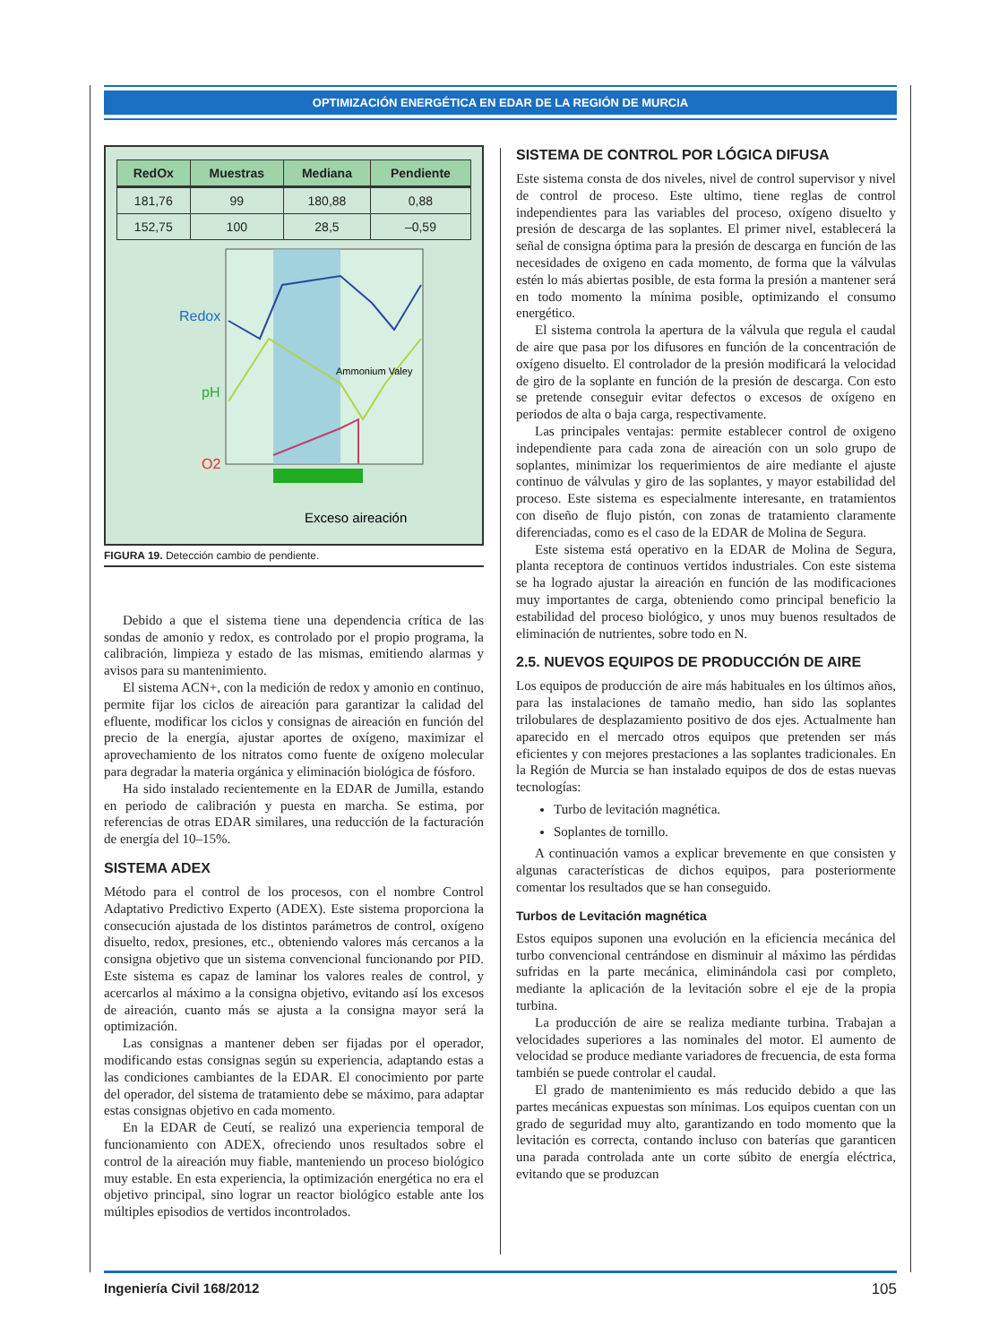OPTIMIZACIÓN ENERGÉTICA EN EDAR DE LA REGIÓN DE MURCIA
| RedOx | Muestras | Mediana | Pendiente |
| --- | --- | --- | --- |
| 181,76 | 99 | 180,88 | 0,88 |
| 152,75 | 100 | 28,5 | –0,59 |
Redox
pH
O2
Ammonium Valey
Exceso aireación
FIGURA 19. Detección cambio de pendiente.
Debido a que el sistema tiene una dependencia crítica de las sondas de amonio y redox, es controlado por el propio programa, la calibración, limpieza y estado de las mismas, emitiendo alarmas y avisos para su mantenimiento.
El sistema ACN+, con la medición de redox y amonio en continuo, permite fijar los ciclos de aireación para garantizar la calidad del efluente, modificar los ciclos y consignas de aireación en función del precio de la energía, ajustar aportes de oxígeno, maximizar el aprovechamiento de los nitratos como fuente de oxígeno molecular para degradar la materia orgánica y eliminación biológica de fósforo.
Ha sido instalado recientemente en la EDAR de Jumilla, estando en periodo de calibración y puesta en marcha. Se estima, por referencias de otras EDAR similares, una reducción de la facturación de energía del 10–15%.
SISTEMA ADEX
Método para el control de los procesos, con el nombre Control Adaptativo Predictivo Experto (ADEX). Este sistema proporciona la consecución ajustada de los distintos parámetros de control, oxígeno disuelto, redox, presiones, etc., obteniendo valores más cercanos a la consigna objetivo que un sistema convencional funcionando por PID. Este sistema es capaz de laminar los valores reales de control, y acercarlos al máximo a la consigna objetivo, evitando así los excesos de aireación, cuanto más se ajusta a la consigna mayor será la optimización.
Las consignas a mantener deben ser fijadas por el operador, modificando estas consignas según su experiencia, adaptando estas a las condiciones cambiantes de la EDAR. El conocimiento por parte del operador, del sistema de tratamiento debe se máximo, para adaptar estas consignas objetivo en cada momento.
En la EDAR de Ceutí, se realizó una experiencia temporal de funcionamiento con ADEX, ofreciendo unos resultados sobre el control de la aireación muy fiable, manteniendo un proceso biológico muy estable. En esta experiencia, la optimización energética no era el objetivo principal, sino lograr un reactor biológico estable ante los múltiples episodios de vertidos incontrolados.
SISTEMA DE CONTROL POR LÓGICA DIFUSA
Este sistema consta de dos niveles, nivel de control supervisor y nivel de control de proceso. Este ultimo, tiene reglas de control independientes para las variables del proceso, oxígeno disuelto y presión de descarga de las soplantes. El primer nivel, establecerá la señal de consigna óptima para la presión de descarga en función de las necesidades de oxigeno en cada momento, de forma que la válvulas estén lo más abiertas posible, de esta forma la presión a mantener será en todo momento la mínima posible, optimizando el consumo energético.
El sistema controla la apertura de la válvula que regula el caudal de aire que pasa por los difusores en función de la concentración de oxígeno disuelto. El controlador de la presión modificará la velocidad de giro de la soplante en función de la presión de descarga. Con esto se pretende conseguir evitar defectos o excesos de oxígeno en periodos de alta o baja carga, respectivamente.
Las principales ventajas: permite establecer control de oxigeno independiente para cada zona de aireación con un solo grupo de soplantes, minimizar los requerimientos de aire mediante el ajuste continuo de válvulas y giro de las soplantes, y mayor estabilidad del proceso. Este sistema es especialmente interesante, en tratamientos con diseño de flujo pistón, con zonas de tratamiento claramente diferenciadas, como es el caso de la EDAR de Molina de Segura.
Este sistema está operativo en la EDAR de Molina de Segura, planta receptora de continuos vertidos industriales. Con este sistema se ha logrado ajustar la aireación en función de las modificaciones muy importantes de carga, obteniendo como principal beneficio la estabilidad del proceso biológico, y unos muy buenos resultados de eliminación de nutrientes, sobre todo en N.
2.5. NUEVOS EQUIPOS DE PRODUCCIÓN DE AIRE
Los equipos de producción de aire más habituales en los últimos años, para las instalaciones de tamaño medio, han sido las soplantes trilobulares de desplazamiento positivo de dos ejes. Actualmente han aparecido en el mercado otros equipos que pretenden ser más eficientes y con mejores prestaciones a las soplantes tradicionales. En la Región de Murcia se han instalado equipos de dos de estas nuevas tecnologías:
Turbo de levitación magnética.
Soplantes de tornillo.
A continuación vamos a explicar brevemente en que consisten y algunas características de dichos equipos, para posteriormente comentar los resultados que se han conseguido.
Turbos de Levitación magnética
Estos equipos suponen una evolución en la eficiencia mecánica del turbo convencional centrándose en disminuir al máximo las pérdidas sufridas en la parte mecánica, eliminándola casi por completo, mediante la aplicación de la levitación sobre el eje de la propia turbina.
La producción de aire se realiza mediante turbina. Trabajan a velocidades superiores a las nominales del motor. El aumento de velocidad se produce mediante variadores de frecuencia, de esta forma también se puede controlar el caudal.
El grado de mantenimiento es más reducido debido a que las partes mecánicas expuestas son mínimas. Los equipos cuentan con un grado de seguridad muy alto, garantizando en todo momento que la levitación es correcta, contando incluso con baterías que garanticen una parada controlada ante un corte súbito de energía eléctrica, evitando que se produzcan
Ingeniería Civil 168/2012 105